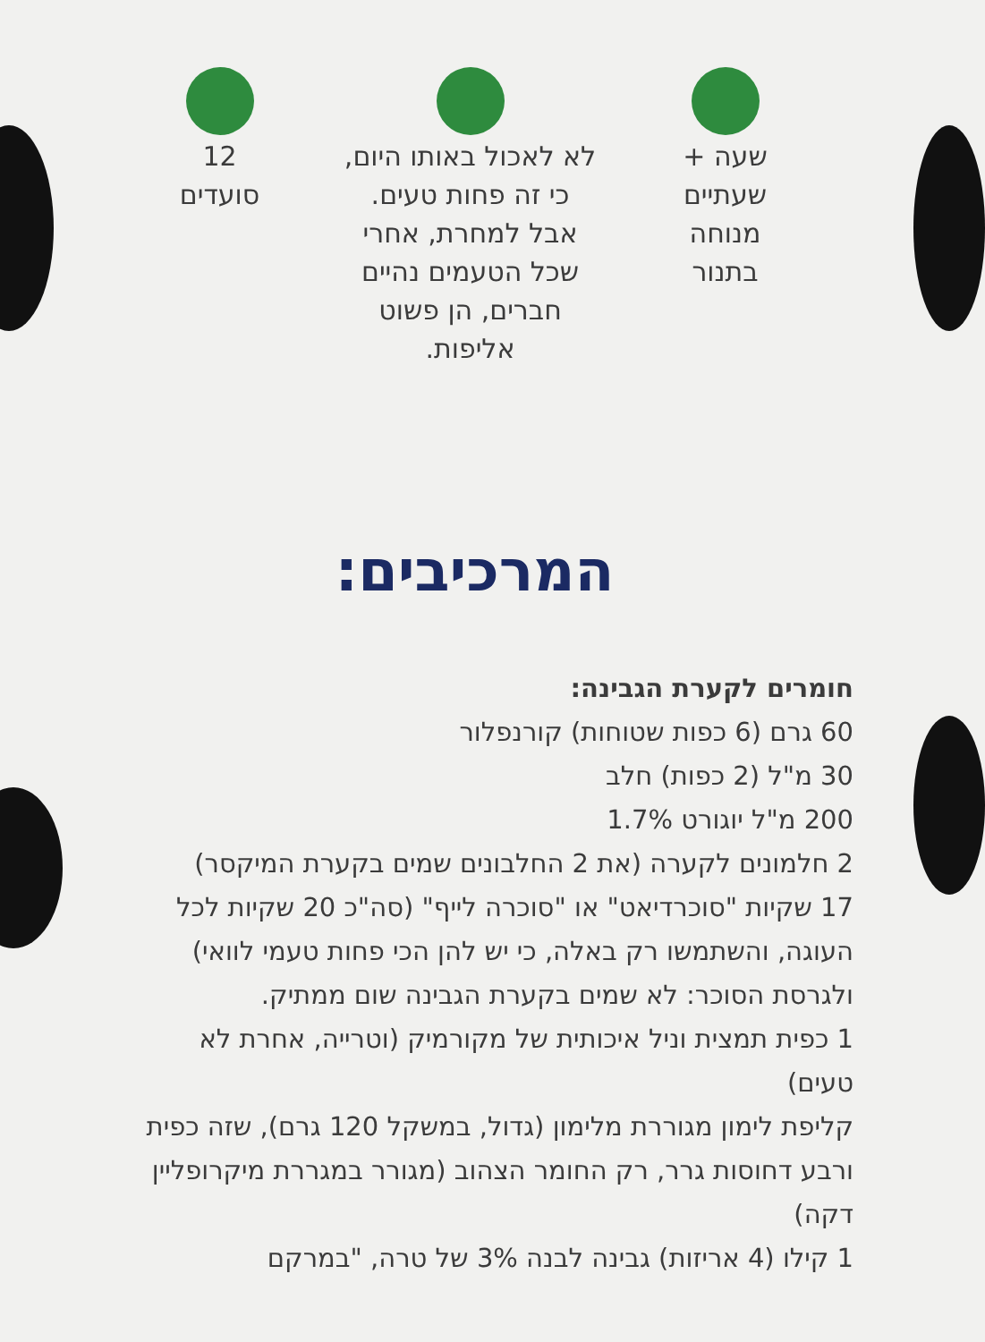שעה +
שעתיים
מנוחה
בתנור
לא לאכול באותו היום,
כי זה פחות טעים.
אבל למחרת, אחרי
שכל הטעמים נהיים
חברים, הן פשוט
אליפות.
12
סועדים
המרכיבים:
חומרים לקערת הגבינה:
60 גרם (6 כפות שטוחות) קורנפלור
30 מ"ל (2 כפות) חלב
200 מ"ל יוגורט 1.7%
2 חלמונים לקערה (את 2 החלבונים שמים בקערת המיקסר)
17 שקיות "סוכרדיאט" או "סוכרה לייף" (סה"כ 20 שקיות לכל העוגה, והשתמשו רק באלה, כי יש להן הכי פחות טעמי לוואי) ולגרסת הסוכר: לא שמים בקערת הגבינה שום ממתיק.
1 כפית תמצית וניל איכותית של מקורמיק (וטרייה, אחרת לא טעים)
קליפת לימון מגוררת מלימון (גדול, במשקל 120 גרם), שזה כפית ורבע דחוסות גרר, רק החומר הצהוב (מגורר במגררת מיקרופליין דקה)
1 קילו (4 אריזות) גבינה לבנה 3% של טרה, "במרקם